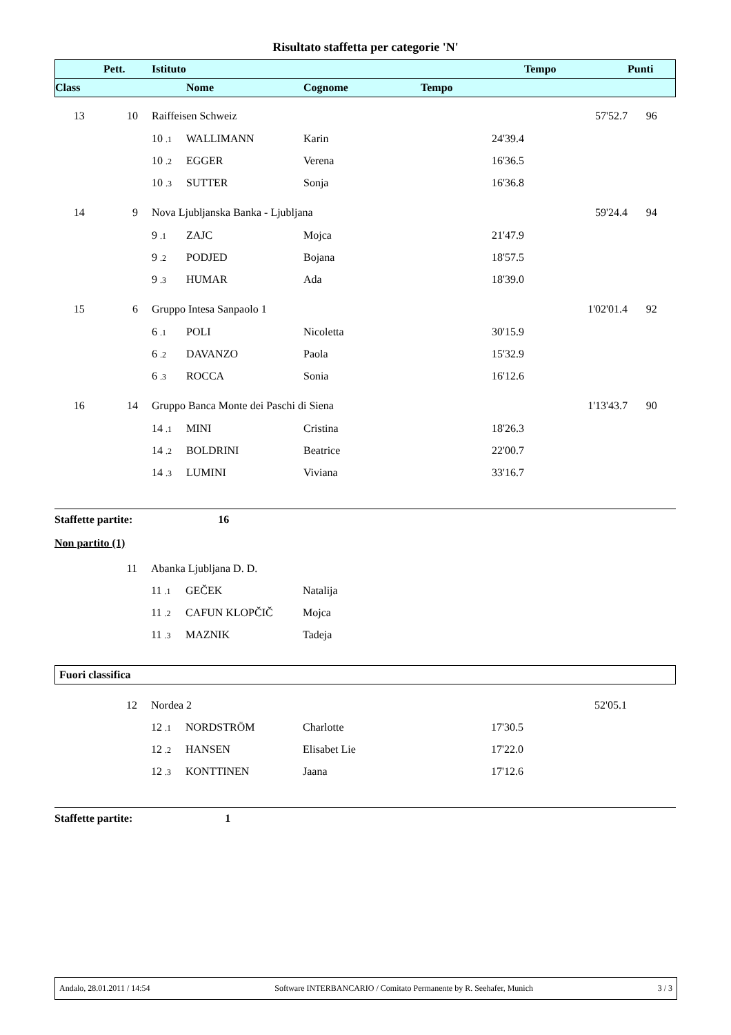Risultato staffetta per categorie 'N'
| | Pett. | | Istituto | | | | Tempo | Punti |
| --- | --- | --- | --- | --- | --- | --- | --- | --- |
| Class | | | | Nome | Cognome | Tempo | | |
| 13 | 10 | | Raiffeisen Schweiz | | | | 57'52.7 | 96 |
| | | | 10 .1 | WALLIMANN | Karin | 24'39.4 | | |
| | | | 10 .2 | EGGER | Verena | 16'36.5 | | |
| | | | 10 .3 | SUTTER | Sonja | 16'36.8 | | |
| 14 | 9 | | Nova Ljubljanska Banka - Ljubljana | | | | 59'24.4 | 94 |
| | | | 9 .1 | ZAJC | Mojca | 21'47.9 | | |
| | | | 9 .2 | PODJED | Bojana | 18'57.5 | | |
| | | | 9 .3 | HUMAR | Ada | 18'39.0 | | |
| 15 | 6 | | Gruppo Intesa Sanpaolo 1 | | | | 1'02'01.4 | 92 |
| | | | 6 .1 | POLI | Nicoletta | 30'15.9 | | |
| | | | 6 .2 | DAVANZO | Paola | 15'32.9 | | |
| | | | 6 .3 | ROCCA | Sonia | 16'12.6 | | |
| 16 | 14 | | Gruppo Banca Monte dei Paschi di Siena | | | | 1'13'43.7 | 90 |
| | | | 14 .1 | MINI | Cristina | 18'26.3 | | |
| | | | 14 .2 | BOLDRINI | Beatrice | 22'00.7 | | |
| | | | 14 .3 | LUMINI | Viviana | 33'16.7 | | |
Staffette partite: 16
Non partito (1)
| | 11 | | Abanka Ljubljana D. D. | | | |
| | | | 11 .1 | GEČEK | Natalija | |
| | | | 11 .2 | CAFUN KLOPČIČ | Mojca | |
| | | | 11 .3 | MAZNIK | Tadeja | |
Fuori classifica
| | 12 | | Nordea 2 | | | | 52'05.1 | |
| | | | 12 .1 | NORDSTRÖM | Charlotte | 17'30.5 | | |
| | | | 12 .2 | HANSEN | Elisabet Lie | 17'22.0 | | |
| | | | 12 .3 | KONTTINEN | Jaana | 17'12.6 | | |
Staffette partite: 1
Andalo, 28.01.2011 / 14:54 Software INTERBANCARIO / Comitato Permanente by R. Seehafer, Munich 3 / 3